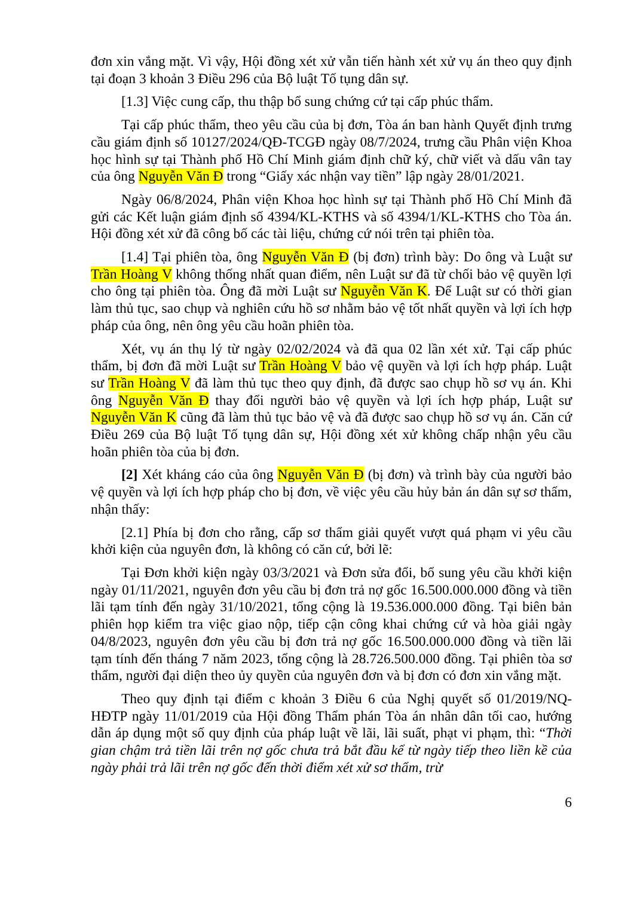đơn xin vắng mặt. Vì vậy, Hội đồng xét xử vẫn tiến hành xét xử vụ án theo quy định tại đoạn 3 khoản 3 Điều 296 của Bộ luật Tố tụng dân sự.
[1.3] Việc cung cấp, thu thập bổ sung chứng cứ tại cấp phúc thẩm.
Tại cấp phúc thẩm, theo yêu cầu của bị đơn, Tòa án ban hành Quyết định trưng cầu giám định số 10127/2024/QĐ-TCGĐ ngày 08/7/2024, trưng cầu Phân viện Khoa học hình sự tại Thành phố Hồ Chí Minh giám định chữ ký, chữ viết và dấu vân tay của ông Nguyễn Văn Đ trong “Giấy xác nhận vay tiền” lập ngày 28/01/2021.
Ngày 06/8/2024, Phân viện Khoa học hình sự tại Thành phố Hồ Chí Minh đã gửi các Kết luận giám định số 4394/KL-KTHS và số 4394/1/KL-KTHS cho Tòa án. Hội đồng xét xử đã công bố các tài liệu, chứng cứ nói trên tại phiên tòa.
[1.4] Tại phiên tòa, ông Nguyễn Văn Đ (bị đơn) trình bày: Do ông và Luật sư Trần Hoàng V không thống nhất quan điểm, nên Luật sư đã từ chối bảo vệ quyền lợi cho ông tại phiên tòa. Ông đã mời Luật sư Nguyễn Văn K. Để Luật sư có thời gian làm thủ tục, sao chụp và nghiên cứu hồ sơ nhằm bảo vệ tốt nhất quyền và lợi ích hợp pháp của ông, nên ông yêu cầu hoãn phiên tòa.
Xét, vụ án thụ lý từ ngày 02/02/2024 và đã qua 02 lần xét xử. Tại cấp phúc thẩm, bị đơn đã mời Luật sư Trần Hoàng V bảo vệ quyền và lợi ích hợp pháp. Luật sư Trần Hoàng V đã làm thủ tục theo quy định, đã được sao chụp hồ sơ vụ án. Khi ông Nguyễn Văn Đ thay đổi người bảo vệ quyền và lợi ích hợp pháp, Luật sư Nguyễn Văn K cũng đã làm thủ tục bảo vệ và đã được sao chụp hồ sơ vụ án. Căn cứ Điều 269 của Bộ luật Tố tụng dân sự, Hội đồng xét xử không chấp nhận yêu cầu hoãn phiên tòa của bị đơn.
[2] Xét kháng cáo của ông Nguyễn Văn Đ (bị đơn) và trình bày của người bảo vệ quyền và lợi ích hợp pháp cho bị đơn, về việc yêu cầu hủy bản án dân sự sơ thẩm, nhận thấy:
[2.1] Phía bị đơn cho rằng, cấp sơ thẩm giải quyết vượt quá phạm vi yêu cầu khởi kiện của nguyên đơn, là không có căn cứ, bởi lẽ:
Tại Đơn khởi kiện ngày 03/3/2021 và Đơn sửa đổi, bổ sung yêu cầu khởi kiện ngày 01/11/2021, nguyên đơn yêu cầu bị đơn trả nợ gốc 16.500.000.000 đồng và tiền lãi tạm tính đến ngày 31/10/2021, tổng cộng là 19.536.000.000 đồng. Tại biên bản phiên họp kiểm tra việc giao nộp, tiếp cận công khai chứng cứ và hòa giải ngày 04/8/2023, nguyên đơn yêu cầu bị đơn trả nợ gốc 16.500.000.000 đồng và tiền lãi tạm tính đến tháng 7 năm 2023, tổng cộng là 28.726.500.000 đồng. Tại phiên tòa sơ thẩm, người đại diện theo ủy quyền của nguyên đơn và bị đơn có đơn xin vắng mặt.
Theo quy định tại điểm c khoản 3 Điều 6 của Nghị quyết số 01/2019/NQ-HĐTP ngày 11/01/2019 của Hội đồng Thẩm phán Tòa án nhân dân tối cao, hướng dẫn áp dụng một số quy định của pháp luật về lãi, lãi suất, phạt vi phạm, thì: “Thời gian chậm trả tiền lãi trên nợ gốc chưa trả bắt đầu kể từ ngày tiếp theo liền kề của ngày phải trả lãi trên nợ gốc đến thời điểm xét xử sơ thẩm, trừ
6